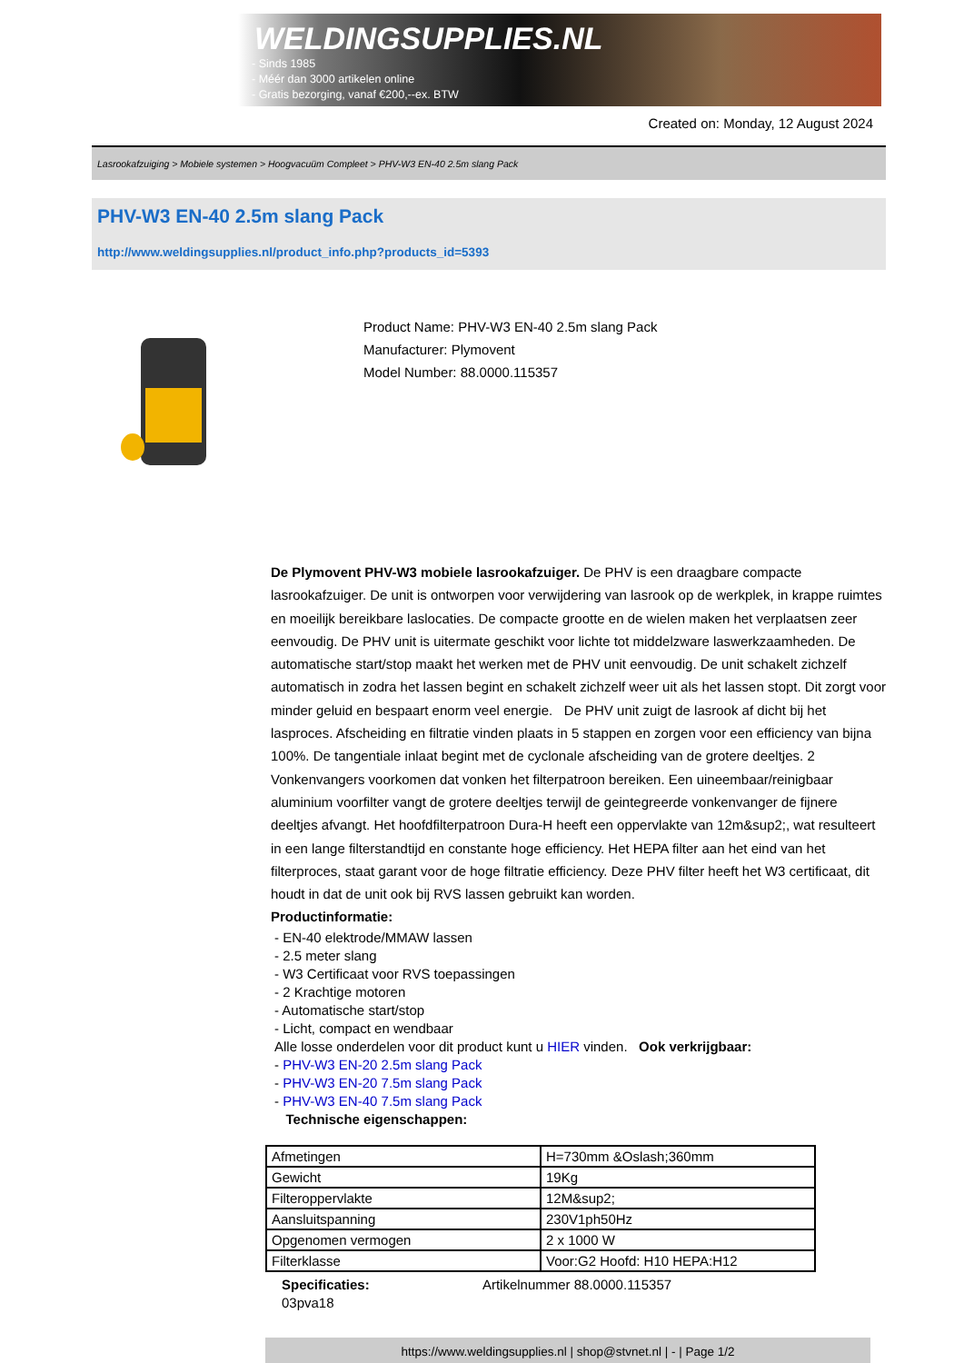WELDINGSUPPLIES.NL
- Sinds 1985
- Méér dan 3000 artikelen online
- Gratis bezorging, vanaf €200,--ex. BTW
Created on: Monday, 12 August 2024
Lasrookafzuiging > Mobiele systemen > Hoogvacuüm Compleet > PHV-W3 EN-40 2.5m slang Pack
PHV-W3 EN-40 2.5m slang Pack
http://www.weldingsupplies.nl/product_info.php?products_id=5393
Product Name: PHV-W3 EN-40 2.5m slang Pack
Manufacturer: Plymovent
Model Number: 88.0000.115357
De Plymovent PHV-W3 mobiele lasrookafzuiger. De PHV is een draagbare compacte lasrookafzuiger. De unit is ontworpen voor verwijdering van lasrook op de werkplek, in krappe ruimtes en moeilijk bereikbare laslocaties. De compacte grootte en de wielen maken het verplaatsen zeer eenvoudig. De PHV unit is uitermate geschikt voor lichte tot middelzware laswerkzaamheden. De automatische start/stop maakt het werken met de PHV unit eenvoudig. De unit schakelt zichzelf automatisch in zodra het lassen begint en schakelt zichzelf weer uit als het lassen stopt. Dit zorgt voor minder geluid en bespaart enorm veel energie. De PHV unit zuigt de lasrook af dicht bij het lasproces. Afscheiding en filtratie vinden plaats in 5 stappen en zorgen voor een efficiency van bijna 100%. De tangentiale inlaat begint met de cyclonale afscheiding van de grotere deeltjes. 2 Vonkenvangers voorkomen dat vonken het filterpatroon bereiken. Een uineembaar/reinigbaar aluminium voorfilter vangt de grotere deeltjes terwijl de geintegreerde vonkenvanger de fijnere deeltjes afvangt. Het hoofdfilterpatroon Dura-H heeft een oppervlakte van 12m&sup2;, wat resulteert in een lange filterstandtijd en constante hoge efficiency. Het HEPA filter aan het eind van het filterproces, staat garant voor de hoge filtratie efficiency. Deze PHV filter heeft het W3 certificaat, dit houdt in dat de unit ook bij RVS lassen gebruikt kan worden.
Productinformatie:
- EN-40 elektrode/MMAW lassen
- 2.5 meter slang
- W3 Certificaat voor RVS toepassingen
- 2 Krachtige motoren
- Automatische start/stop
- Licht, compact en wendbaar
Alle losse onderdelen voor dit product kunt u HIER vinden. Ook verkrijgbaar:
- PHV-W3 EN-20 2.5m slang Pack
- PHV-W3 EN-20 7.5m slang Pack
- PHV-W3 EN-40 7.5m slang Pack
Technische eigenschappen:
| Afmetingen | H=730mm &Oslash;360mm |
| Gewicht | 19Kg |
| Filteroppervlakte | 12M&sup2; |
| Aansluitspanning | 230V1ph50Hz |
| Opgenomen vermogen | 2 x 1000 W |
| Filterklasse | Voor:G2 Hoofd: H10 HEPA:H12 |
Specificaties: Artikelnummer 88.0000.115357
03pva18
https://www.weldingsupplies.nl | shop@stvnet.nl | - | Page 1/2